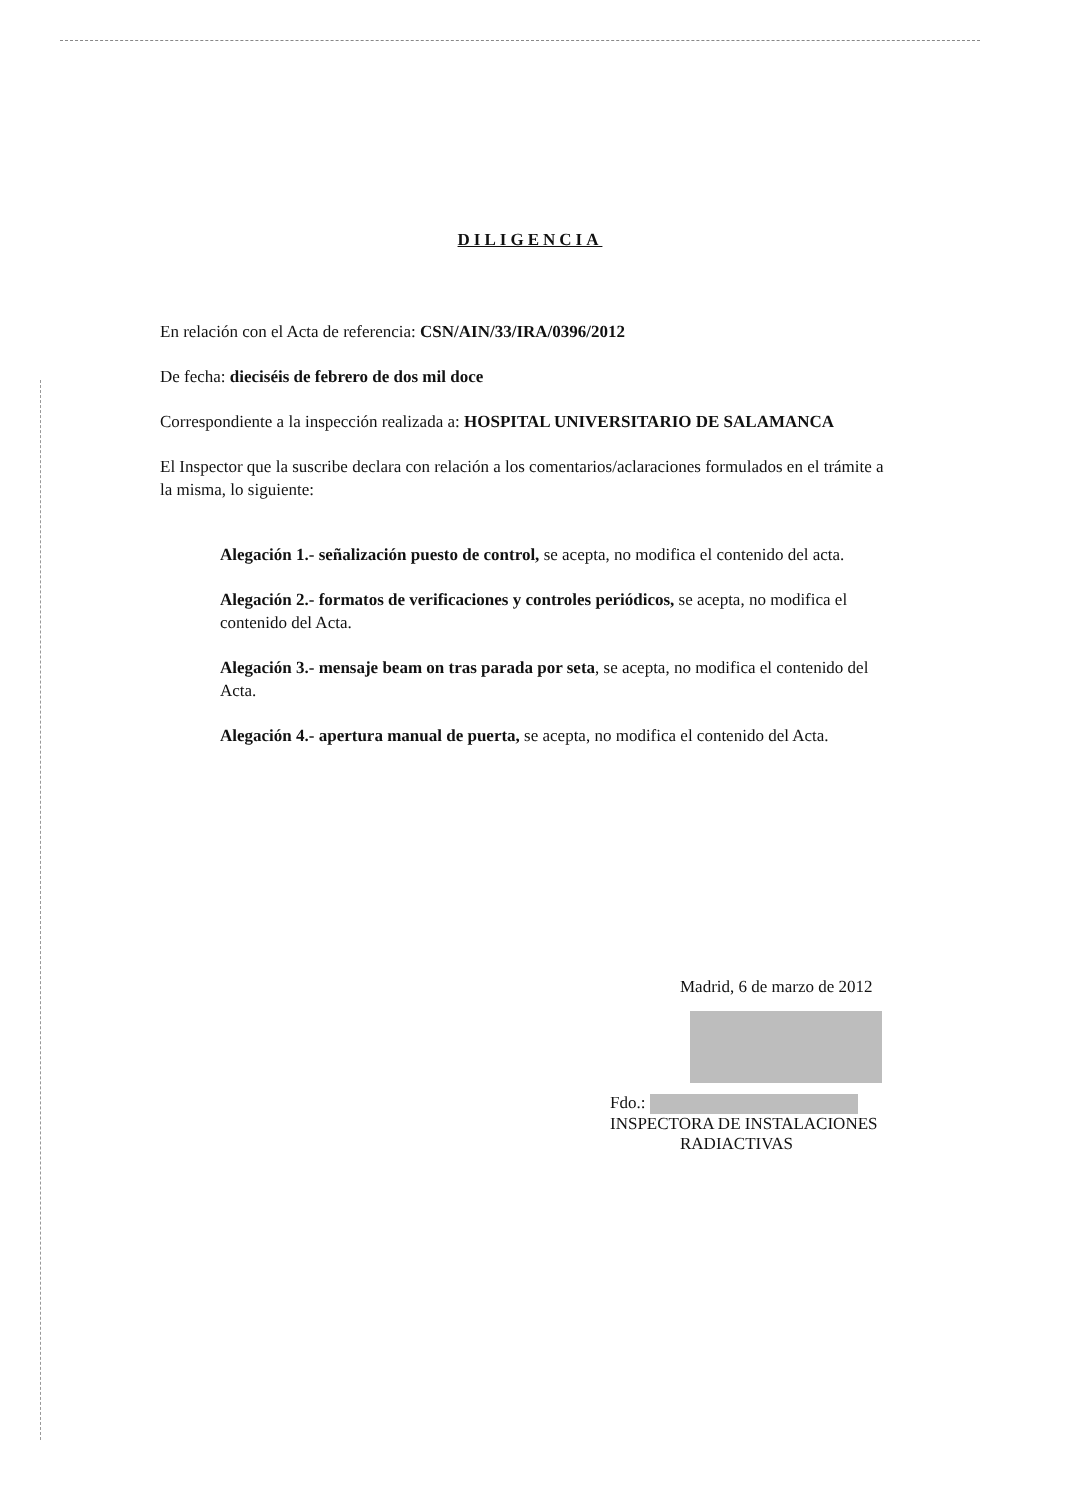DILIGENCIA
En relación con el Acta de referencia: CSN/AIN/33/IRA/0396/2012
De fecha: dieciséis de febrero de dos mil doce
Correspondiente a la inspección realizada a: HOSPITAL UNIVERSITARIO DE SALAMANCA
El Inspector que la suscribe declara con relación a los comentarios/aclaraciones formulados en el trámite a la misma, lo siguiente:
Alegación 1.- señalización puesto de control, se acepta, no modifica el contenido del acta.
Alegación 2.- formatos de verificaciones y controles periódicos, se acepta, no modifica el contenido del Acta.
Alegación 3.- mensaje beam on tras parada por seta, se acepta, no modifica el contenido del Acta.
Alegación 4.- apertura manual de puerta, se acepta, no modifica el contenido del Acta.
Madrid, 6 de marzo de 2012
Fdo.:
INSPECTORA DE INSTALACIONES
RADIACTIVAS